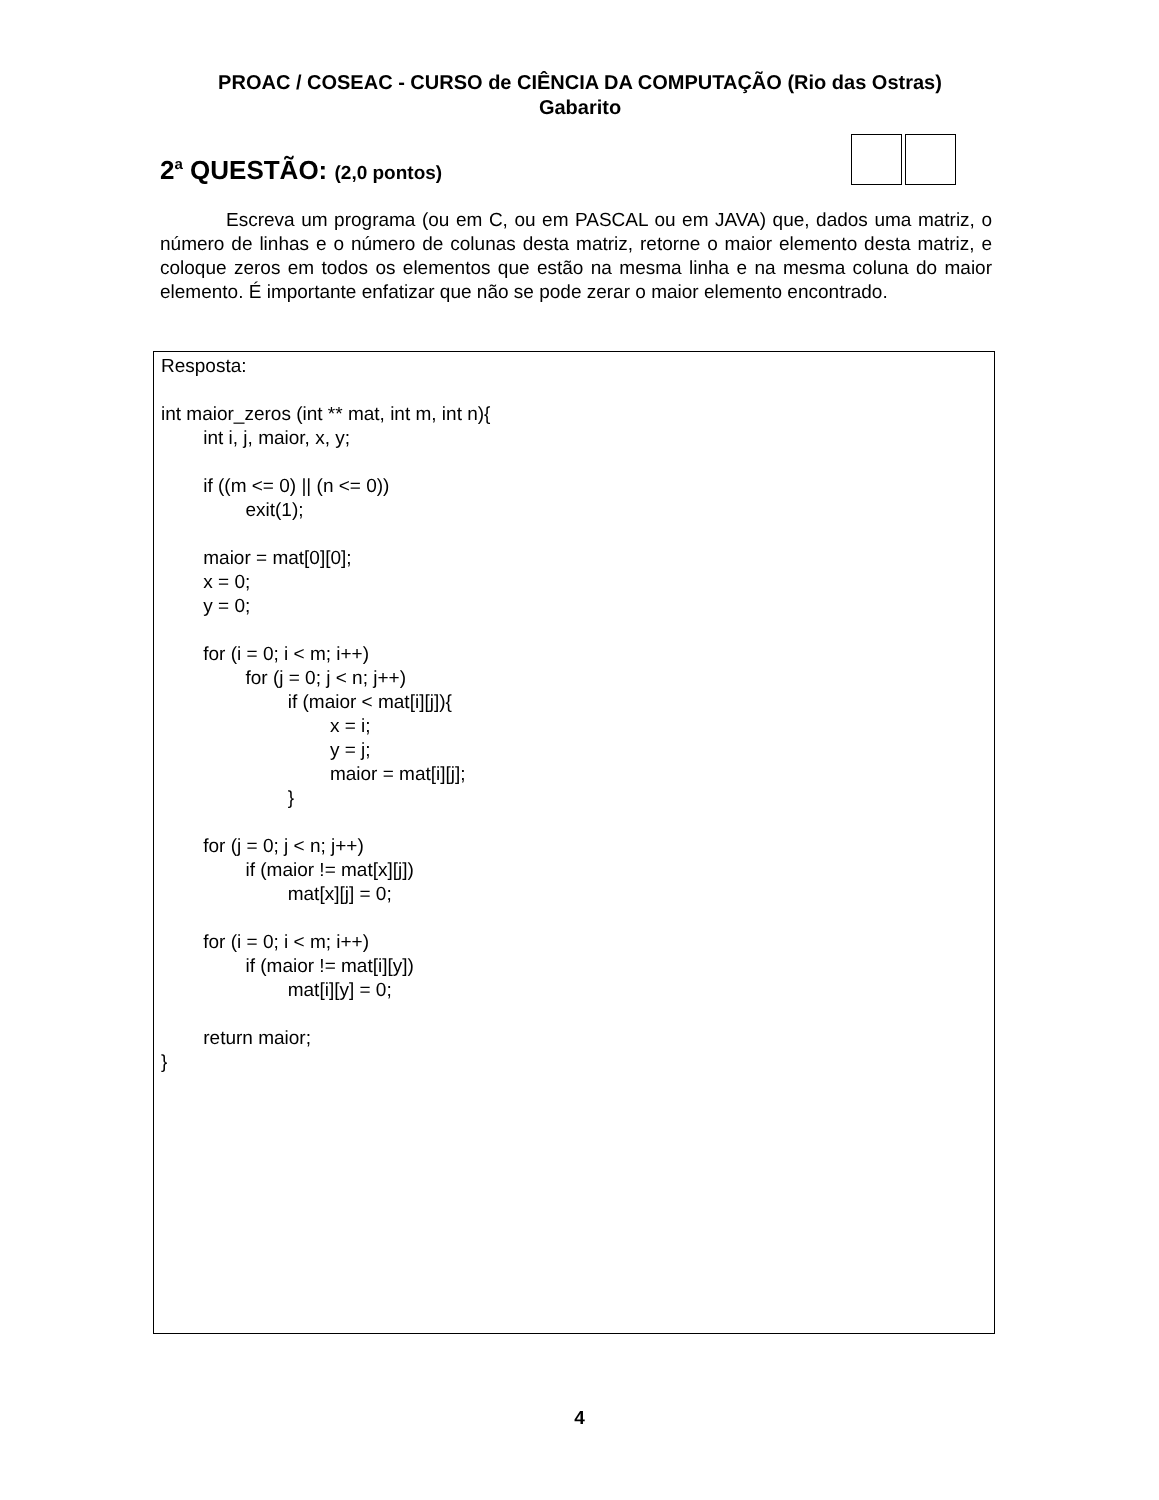PROAC / COSEAC - CURSO de CIÊNCIA DA COMPUTAÇÃO (Rio das Ostras)
Gabarito
2<sup>a</sup> QUESTÃO: (2,0 pontos)
Escreva um programa (ou em C, ou em PASCAL ou em JAVA) que, dados uma matriz, o número de linhas e o número de colunas desta matriz, retorne o maior elemento desta matriz, e coloque zeros em todos os elementos que estão na mesma linha e na mesma coluna do maior elemento. É importante enfatizar que não se pode zerar o maior elemento encontrado.
Resposta:

int maior_zeros (int ** mat, int m, int n){
	int i, j, maior, x, y;

	if ((m <= 0) || (n <= 0))
		exit(1);

	maior = mat[0][0];
	x = 0;
	y = 0;

	for (i = 0; i < m; i++)
		for (j = 0; j < n; j++)
			if (maior < mat[i][j]){
				x = i;
				y = j;
				maior = mat[i][j];
			}

	for (j = 0; j < n; j++)
		if (maior != mat[x][j])
			mat[x][j] = 0;

	for (i = 0; i < m; i++)
		if (maior != mat[i][y])
			mat[i][y] = 0;

	return maior;
}
4